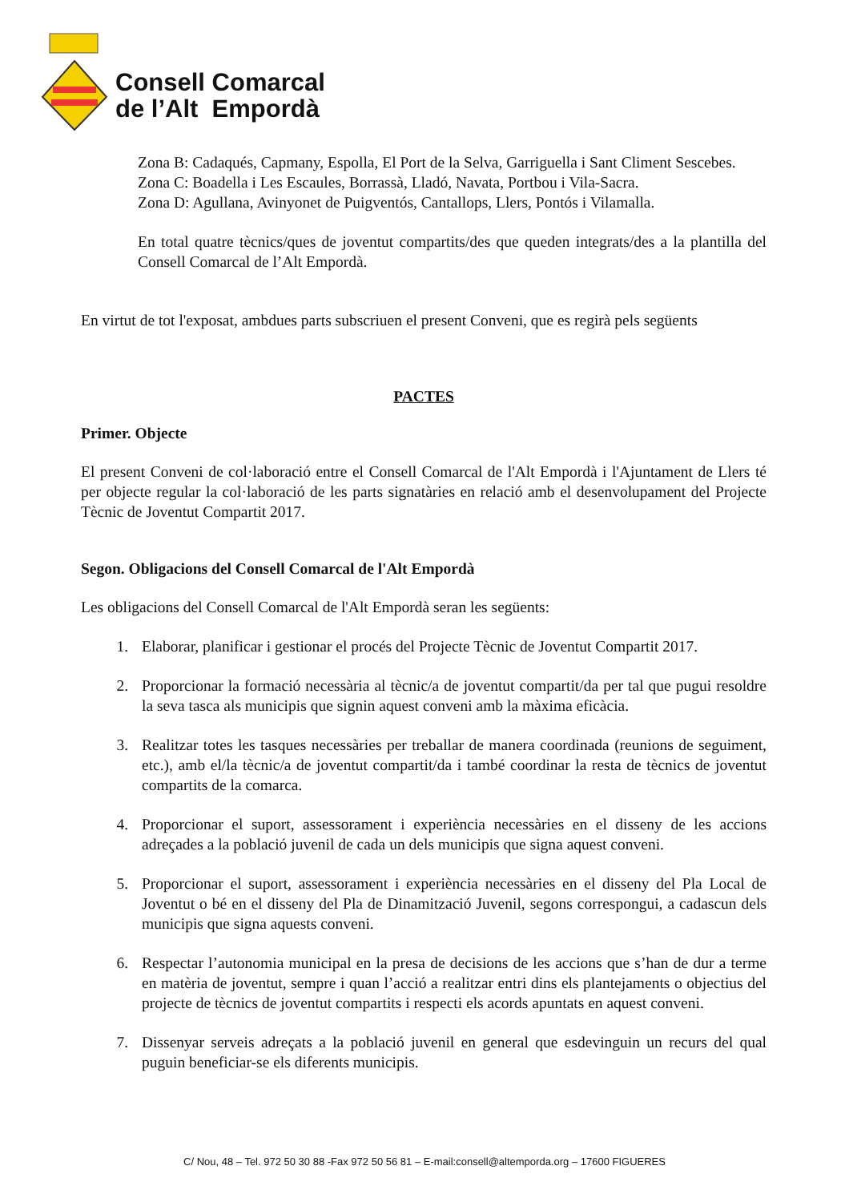Consell Comarcal
de l’Alt Empordà
Zona B: Cadaqués, Capmany, Espolla, El Port de la Selva, Garriguella i Sant Climent Sescebes.
Zona C: Boadella i Les Escaules, Borrassà, Lladó, Navata, Portbou i Vila-Sacra.
Zona D: Agullana, Avinyonet de Puigventós, Cantallops, Llers, Pontós i Vilamalla.
En total quatre tècnics/ques de joventut compartits/des que queden integrats/des a la plantilla del Consell Comarcal de l’Alt Empordà.
En virtut de tot l'exposat, ambdues parts subscriuen el present Conveni, que es regirà pels següents
PACTES
Primer. Objecte
El present Conveni de col·laboració entre el Consell Comarcal de l'Alt Empordà i l'Ajuntament de Llers té per objecte regular la col·laboració de les parts signatàries en relació amb el desenvolupament del Projecte Tècnic de Joventut Compartit 2017.
Segon. Obligacions del Consell Comarcal de l'Alt Empordà
Les obligacions del Consell Comarcal de l'Alt Empordà seran les següents:
1. Elaborar, planificar i gestionar el procés del Projecte Tècnic de Joventut Compartit 2017.
2. Proporcionar la formació necessària al tècnic/a de joventut compartit/da per tal que pugui resoldre la seva tasca als municipis que signin aquest conveni amb la màxima eficàcia.
3. Realitzar totes les tasques necessàries per treballar de manera coordinada (reunions de seguiment, etc.), amb el/la tècnic/a de joventut compartit/da i també coordinar la resta de tècnics de joventut compartits de la comarca.
4. Proporcionar el suport, assessorament i experiència necessàries en el disseny de les accions adreçades a la població juvenil de cada un dels municipis que signa aquest conveni.
5. Proporcionar el suport, assessorament i experiència necessàries en el disseny del Pla Local de Joventut o bé en el disseny del Pla de Dinamització Juvenil, segons correspongui, a cadascun dels municipis que signa aquests conveni.
6. Respectar l’autonomia municipal en la presa de decisions de les accions que s’han de dur a terme en matèria de joventut, sempre i quan l’acció a realitzar entri dins els plantejaments o objectius del projecte de tècnics de joventut compartits i respecti els acords apuntats en aquest conveni.
7. Dissenyar serveis adreçats a la població juvenil en general que esdevinguin un recurs del qual puguin beneficiar-se els diferents municipis.
C/ Nou, 48 – Tel. 972 50 30 88 -Fax 972 50 56 81 – E-mail:consell@altemporda.org – 17600 FIGUERES